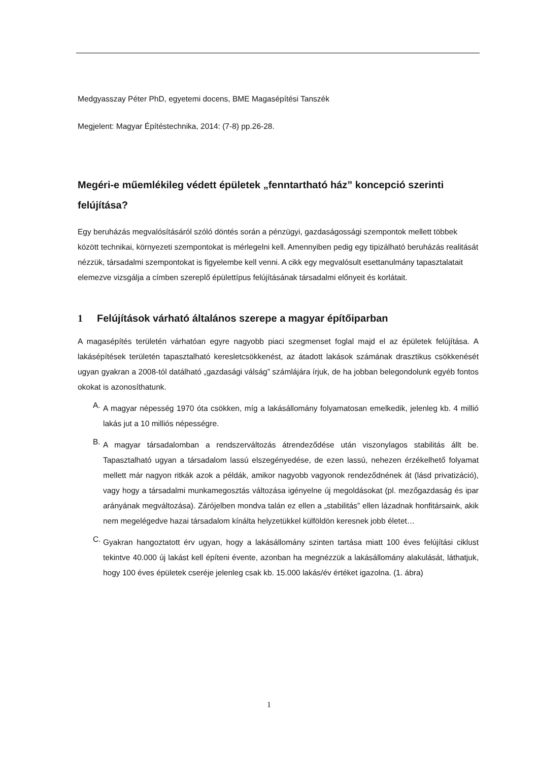Medgyasszay Péter PhD, egyetemi docens, BME Magasépítési Tanszék
Megjelent: Magyar Építéstechnika, 2014: (7-8) pp.26-28.
Megéri-e műemlékileg védett épületek „fenntartható ház” koncepció szerinti felújítása?
Egy beruházás megvalósításáról szóló döntés során a pénzügyi, gazdaságossági szempontok mellett többek között technikai, környezeti szempontokat is mérlegelni kell. Amennyiben pedig egy tipizálható beruházás realitását nézzük, társadalmi szempontokat is figyelembe kell venni. A cikk egy megvalósult esettanulmány tapasztalatait elemezve vizsgálja a címben szereplő épülettípus felújításának társadalmi előnyeit és korlátait.
1 Felújítások várható általános szerepe a magyar építőiparban
A magasépítés területén várhatóan egyre nagyobb piaci szegmenset foglal majd el az épületek felújítása. A lakásépítések területén tapasztalható keresletcsökkenést, az átadott lakások számának drasztikus csökkenését ugyan gyakran a 2008-tól datálható „gazdasági válság” számlájára írjuk, de ha jobban belegondolunk egyéb fontos okokat is azonosíthatunk.
A.
A magyar népesség 1970 óta csökken, míg a lakásállomány folyamatosan emelkedik, jelenleg kb. 4 millió lakás jut a 10 milliós népességre.
B.
A magyar társadalomban a rendszerváltozás átrendeződése után viszonylagos stabilitás állt be. Tapasztalható ugyan a társadalom lassú elszegényedése, de ezen lassú, nehezen érzékelhető folyamat mellett már nagyon ritkák azok a példák, amikor nagyobb vagyonok rendeződnének át (lásd privatizáció), vagy hogy a társadalmi munkamegosztás változása igényelne új megoldásokat (pl. mezőgazdaság és ipar arányának megváltozása). Zárójelben mondva talán ez ellen a „stabilitás” ellen lázadnak honfitársaink, akik nem megelégedve hazai társadalom kínálta helyzetükkel külföldön keresnek jobb életet…
C.
Gyakran hangoztatott érv ugyan, hogy a lakásállomány szinten tartása miatt 100 éves felújítási ciklust tekintve 40.000 új lakást kell építeni évente, azonban ha megnézzük a lakásállomány alakulását, láthatjuk, hogy 100 éves épületek cseréje jelenleg csak kb. 15.000 lakás/év értéket igazolna. (1. ábra)
1